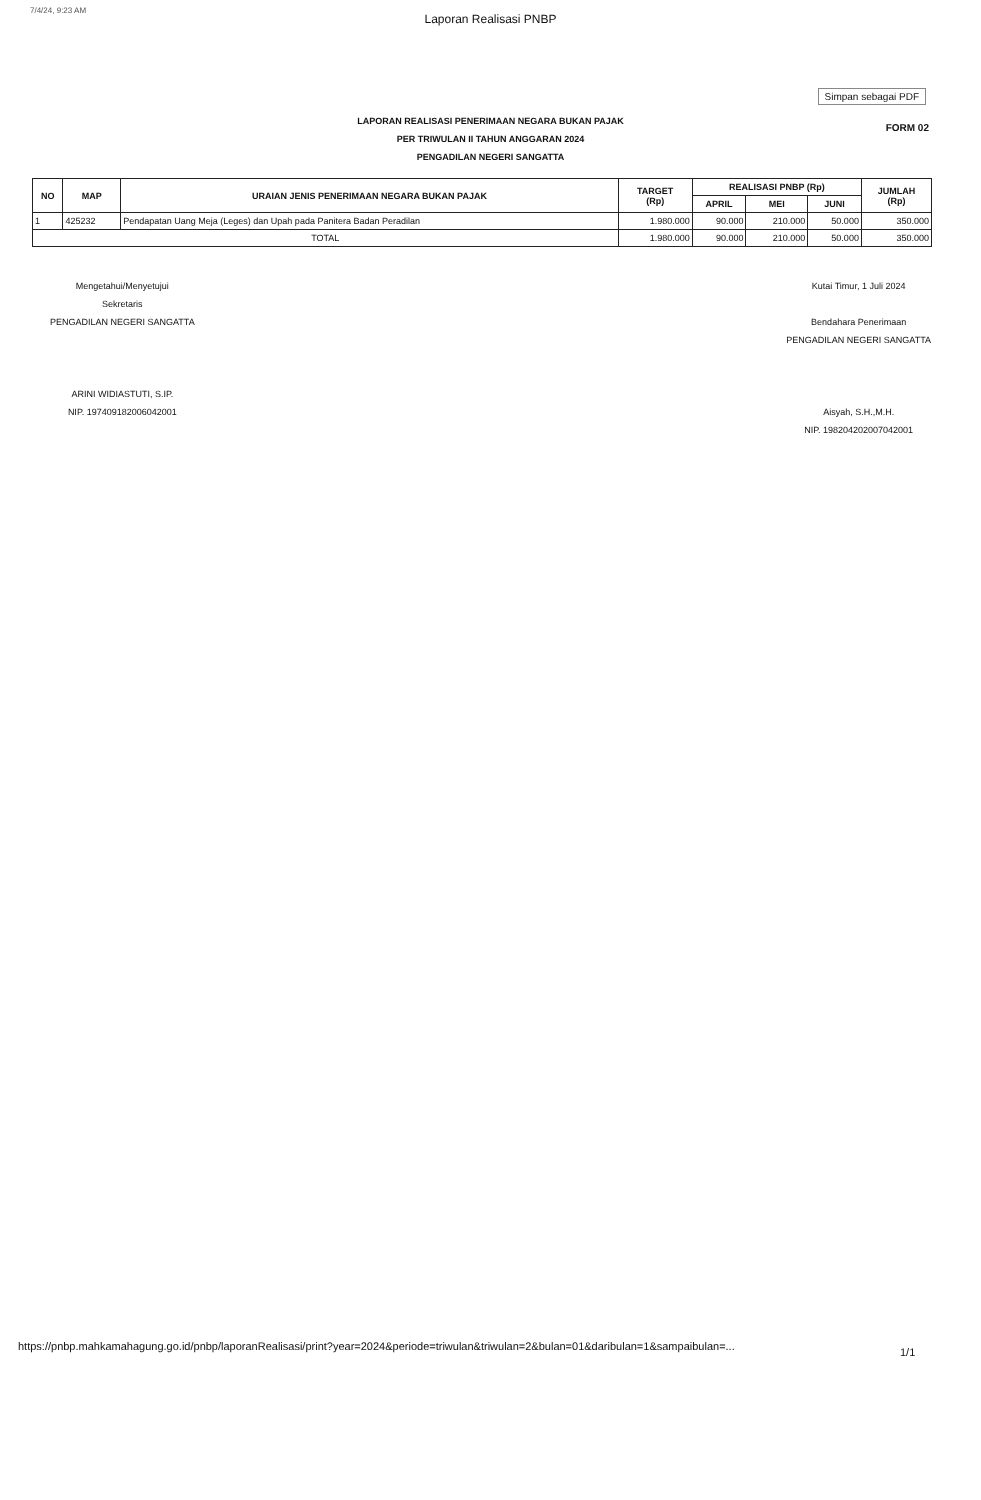7/4/24, 9:23 AM
Laporan Realisasi PNBP
Simpan sebagai PDF
FORM 02
LAPORAN REALISASI PENERIMAAN NEGARA BUKAN PAJAK
PER TRIWULAN II TAHUN ANGGARAN 2024
PENGADILAN NEGERI SANGATTA
| NO | MAP | URAIAN JENIS PENERIMAAN NEGARA BUKAN PAJAK | TARGET (Rp) | REALISASI PNBP (Rp) | | | JUMLAH (Rp) |
| --- | --- | --- | --- | --- | --- | --- | --- |
| | | | | APRIL | MEI | JUNI | |
| 1 | 425232 | Pendapatan Uang Meja (Leges) dan Upah pada Panitera Badan Peradilan | 1.980.000 | 90.000 | 210.000 | 50.000 | 350.000 |
| TOTAL | | | 1.980.000 | 90.000 | 210.000 | 50.000 | 350.000 |
Mengetahui/Menyetujui
Sekretaris
PENGADILAN NEGERI SANGATTA
ARINI WIDIASTUTI, S.IP.
NIP. 197409182006042001
Kutai Timur, 1 Juli 2024
Bendahara Penerimaan
PENGADILAN NEGERI SANGATTA
Aisyah, S.H.,M.H.
NIP. 198204202007042001
https://pnbp.mahkamahagung.go.id/pnbp/laporanRealisasi/print?year=2024&periode=triwulan&triwulan=2&bulan=01&daribulan=1&sampaibulan=...
1/1